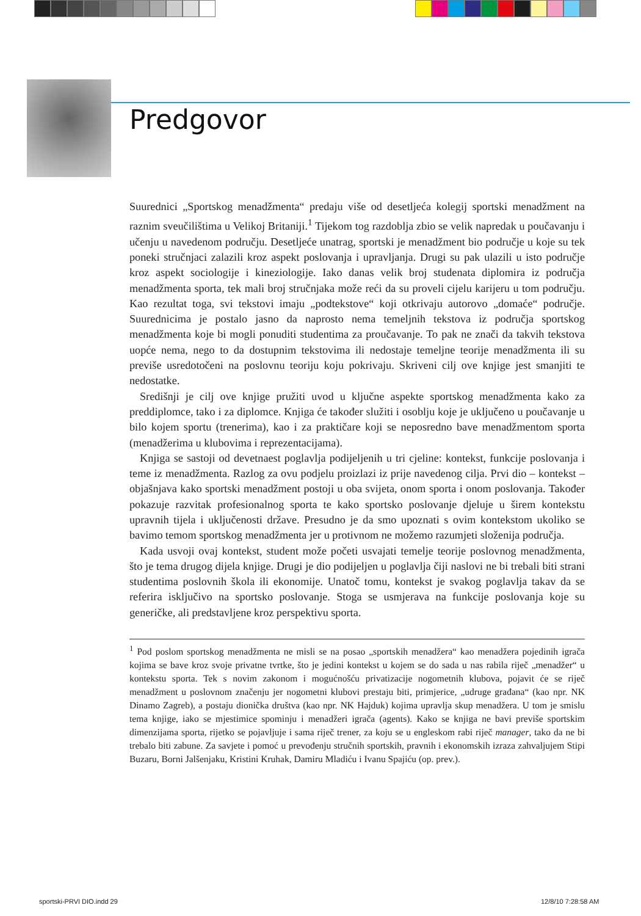Predgovor
Suurednici „Sportskog menadžmenta“ predaju više od desetljeća kolegij sportski menadžment na raznim sveučilištima u Velikoj Britaniji.<sup>1</sup> Tijekom tog razdoblja zbio se velik napredak u poučavanju i učenju u navedenom području. Desetljeće unatrag, sportski je menadžment bio područje u koje su tek poneki stručnjaci zalazili kroz aspekt poslovanja i upravljanja. Drugi su pak ulazili u isto područje kroz aspekt sociologije i kineziologije. Iako danas velik broj studenata diplomira iz područja menadžmenta sporta, tek mali broj stručnjaka može reći da su proveli cijelu karijeru u tom području. Kao rezultat toga, svi tekstovi imaju „podtekstove“ koji otkrivaju autorovo „domaće“ područje. Suurednicima je postalo jasno da naprosto nema temeljnih tekstova iz područja sportskog menadžmenta koje bi mogli ponuditi studentima za proučavanje. To pak ne znači da takvih tekstova uopće nema, nego to da dostupnim tekstovima ili nedostaje temeljne teorije menadžmenta ili su previše usredotočeni na poslovnu teoriju koju pokrivaju. Skriveni cilj ove knjige jest smanjiti te nedostatke.
Središnji je cilj ove knjige pružiti uvod u ključne aspekte sportskog menadžmenta kako za preddiplomce, tako i za diplomce. Knjiga će također služiti i osoblju koje je uključeno u poučavanje u bilo kojem sportu (trenerima), kao i za praktičare koji se neposredno bave menadžmentom sporta (menadžerima u klubovima i reprezentacijama).
Knjiga se sastoji od devetnaest poglavlja podijeljenih u tri cjeline: kontekst, funkcije poslovanja i teme iz menadžmenta. Razlog za ovu podjelu proizlazi iz prije navedenog cilja. Prvi dio – kontekst – objašnjava kako sportski menadžment postoji u oba svijeta, onom sporta i onom poslovanja. Također pokazuje razvitak profesionalnog sporta te kako sportsko poslovanje djeluje u širem kontekstu upravnih tijela i uključenosti države. Presudno je da smo upoznati s ovim kontekstom ukoliko se bavimo temom sportskog menadžmenta jer u protivnom ne možemo razumjeti složenija područja.
Kada usvoji ovaj kontekst, student može početi usvajati temelje teorije poslovnog menadžmenta, što je tema drugog dijela knjige. Drugi je dio podijeljen u poglavlja čiji naslovi ne bi trebali biti strani studentima poslovnih škola ili ekonomije. Unatoč tomu, kontekst je svakog poglavlja takav da se referira isključivo na sportsko poslovanje. Stoga se usmjerava na funkcije poslovanja koje su generičke, ali predstavljene kroz perspektivu sporta.
<sup>1</sup> Pod poslom sportskog menadžmenta ne misli se na posao „sportskih menadžera“ kao menadžera pojedinih igrača kojima se bave kroz svoje privatne tvrtke, što je jedini kontekst u kojem se do sada u nas rabila riječ „menadžer“ u kontekstu sporta. Tek s novim zakonom i mogućnošću privatizacije nogometnih klubova, pojavit će se riječ menadžment u poslovnom značenju jer nogometni klubovi prestaju biti, primjerice, „udruge građana“ (kao npr. NK Dinamo Zagreb), a postaju dionička društva (kao npr. NK Hajduk) kojima upravlja skup menadžera. U tom je smislu tema knjige, iako se mjestimice spominju i menadžeri igrača (agents). Kako se knjiga ne bavi previše sportskim dimenzijama sporta, rijetko se pojavljuje i sama riječ trener, za koju se u engleskom rabi riječ manager, tako da ne bi trebalo biti zabune. Za savjete i pomoć u prevođenju stručnih sportskih, pravnih i ekonomskih izraza zahvaljujem Stipi Buzaru, Borni Jalšenjaku, Kristini Kruhak, Damiru Mladiću i Ivanu Spajiću (op. prev.).
sportski-PRVI DIO.indd 29 12/8/10 7:28:58 AM